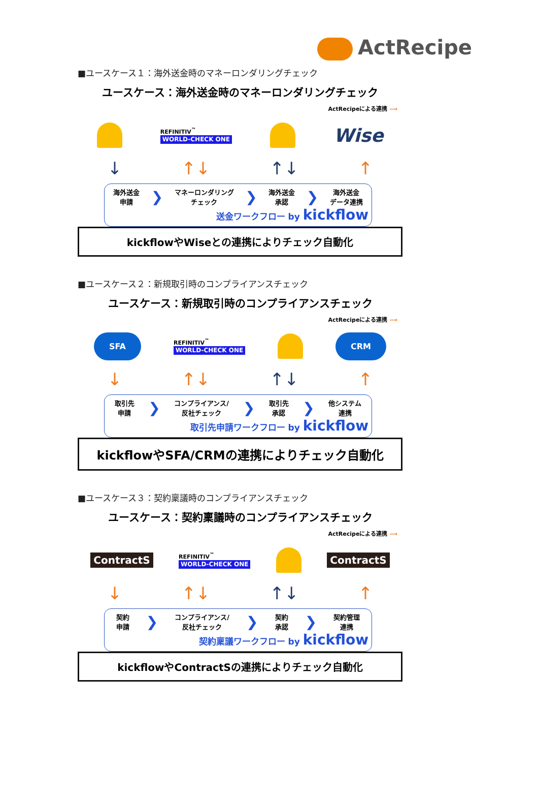ActRecipe
■ユースケース１：海外送金時のマネーロンダリングチェック
ユースケース：海外送金時のマネーロンダリングチェック
ActRecipeによる連携 ⟶
REFINITIV<sup>™</sup>
WORLD-CHECK ONE
Wise
↓ ↑↓ ↑↓ ↑
海外送金
申請
❯
マネーロンダリング
チェック
❯
海外送金
承認
❯
海外送金
データ連携
送金ワークフロー by kickflow
kickflowやWiseとの連携によりチェック自動化
■ユースケース２：新規取引時のコンプライアンスチェック
ユースケース：新規取引時のコンプライアンスチェック
ActRecipeによる連携 ⟶
SFA
REFINITIV<sup>™</sup>
WORLD-CHECK ONE
CRM
↓ ↑↓ ↑↓ ↑
取引先
申請
❯
コンプライアンス/
反社チェック
❯
取引先
承認
❯
他システム
連携
取引先申請ワークフロー by kickflow
kickflowやSFA/CRMの連携によりチェック自動化
■ユースケース３：契約稟議時のコンプライアンスチェック
ユースケース：契約稟議時のコンプライアンスチェック
ActRecipeによる連携 ⟶
ContractS
REFINITIV<sup>™</sup>
WORLD-CHECK ONE
ContractS
↓ ↑↓ ↑↓ ↑
契約
申請
❯
コンプライアンス/
反社チェック
❯
契約
承認
❯
契約管理
連携
契約稟議ワークフロー by kickflow
kickflowやContractSの連携によりチェック自動化